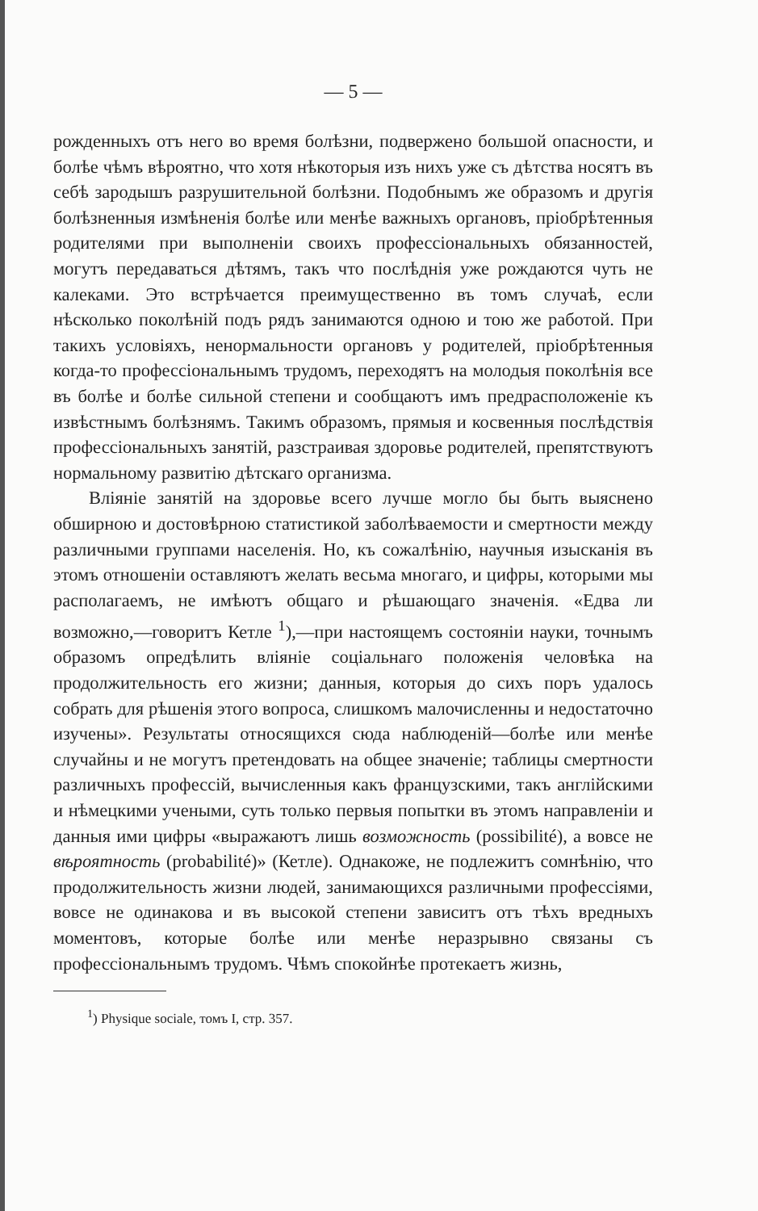— 5 —
рожденныхъ отъ него во время болѣзни, подвержено большой опасности, и болѣе чѣмъ вѣроятно, что хотя нѣкоторыя изъ нихъ уже съ дѣтства носятъ въ себѣ зародышъ разрушительной болѣзни. Подобнымъ же образомъ и другія болѣзненныя измѣненія болѣе или менѣе важныхъ органовъ, пріобрѣтенныя родителями при выполненіи своихъ профессіональныхъ обязанностей, могутъ передаваться дѣтямъ, такъ что послѣднія уже рождаются чуть не калеками. Это встрѣчается преимущественно въ томъ случаѣ, если нѣсколько поколѣній подъ рядъ занимаются одною и тою же работой. При такихъ условіяхъ, ненормальности органовъ у родителей, пріобрѣтенныя когда-то профессіональнымъ трудомъ, переходятъ на молодыя поколѣнія все въ болѣе и болѣе сильной степени и сообщаютъ имъ предрасположеніе къ извѣстнымъ болѣзнямъ. Такимъ образомъ, прямыя и косвенныя послѣдствія профессіональныхъ занятій, разстраивая здоровье родителей, препятствуютъ нормальному развитію дѣтскаго организма.
Вліяніе занятій на здоровье всего лучше могло бы быть выяснено обширною и достовѣрною статистикой заболѣваемости и смертности между различными группами населенія. Но, къ сожалѣнію, научныя изысканія въ этомъ отношеніи оставляютъ желать весьма многаго, и цифры, которыми мы располагаемъ, не имѣютъ общаго и рѣшающаго значенія. «Едва ли возможно,—говоритъ Кетле <sup>1</sup>),—при настоящемъ состояніи науки, точнымъ образомъ опредѣлить вліяніе соціальнаго положенія человѣка на продолжительность его жизни; данныя, которыя до сихъ поръ удалось собрать для рѣшенія этого вопроса, слишкомъ малочисленны и недостаточно изучены». Результаты относящихся сюда наблюденій—болѣе или менѣе случайны и не могутъ претендовать на общее значеніе; таблицы смертности различныхъ профессій, вычисленныя какъ французскими, такъ англійскими и нѣмецкими учеными, суть только первыя попытки въ этомъ направленіи и данныя ими цифры «выражаютъ лишь возможность (possibilité), а вовсе не вѣроятность (probabilité)» (Кетле). Однакоже, не подлежитъ сомнѣнію, что продолжительность жизни людей, занимающихся различными профессіями, вовсе не одинакова и въ высокой степени зависитъ отъ тѣхъ вредныхъ моментовъ, которые болѣе или менѣе неразрывно связаны съ профессіональнымъ трудомъ. Чѣмъ спокойнѣе протекаетъ жизнь,
<sup>1</sup>) Physique sociale, томъ I, стр. 357.